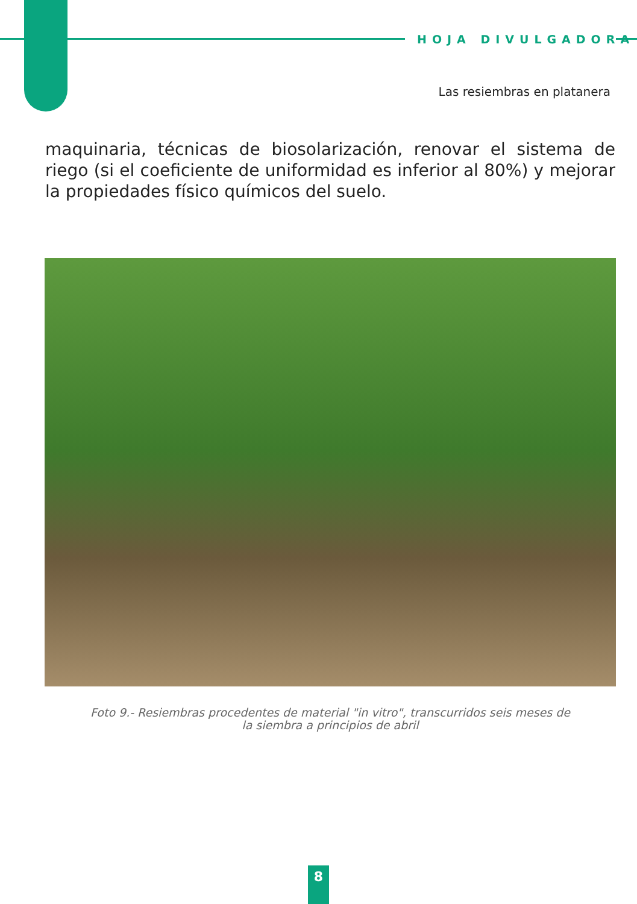HOJA DIVULGADORA
Las resiembras en platanera
maquinaria, técnicas de biosolarización, renovar el sistema de riego (si el coeficiente de uniformidad es inferior al 80%) y mejorar la propiedades físico químicos del suelo.
Foto 9.- Resiembras procedentes de material "in vitro", transcurridos seis meses de
la siembra a principios de abril
8